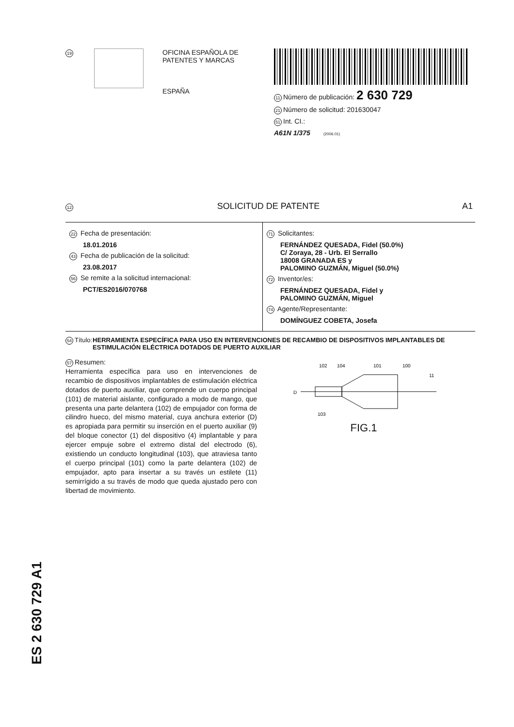19
OFICINA ESPAÑOLA DE
PATENTES Y MARCAS
ESPAÑA
11 Número de publicación: 2 630 729
21 Número de solicitud: 201630047
51 Int. CI.:
A61N 1/375 (2006.01)
12 SOLICITUD DE PATENTE A1
22 Fecha de presentación:
18.01.2016
43 Fecha de publicación de la solicitud:
23.08.2017
56 Se remite a la solicitud internacional:
PCT/ES2016/070768
71 Solicitantes:
FERNÁNDEZ QUESADA, Fidel (50.0%)
C/ Zoraya, 28 - Urb. El Serrallo
18008 GRANADA ES y
PALOMINO GUZMÁN, Miguel (50.0%)
72 Inventor/es:
FERNÁNDEZ QUESADA, Fidel y
PALOMINO GUZMÁN, Miguel
74 Agente/Representante:
DOMÍNGUEZ COBETA, Josefa
54 Título: HERRAMIENTA ESPECÍFICA PARA USO EN INTERVENCIONES DE RECAMBIO DE DISPOSITIVOS IMPLANTABLES DE ESTIMULACIÓN ELÉCTRICA DOTADOS DE PUERTO AUXILIAR
57 Resumen:
Herramienta específica para uso en intervenciones de recambio de dispositivos implantables de estimulación eléctrica dotados de puerto auxiliar, que comprende un cuerpo principal (101) de material aislante, configurado a modo de mango, que presenta una parte delantera (102) de empujador con forma de cilindro hueco, del mismo material, cuya anchura exterior (D) es apropiada para permitir su inserción en el puerto auxiliar (9) del bloque conector (1) del dispositivo (4) implantable y para ejercer empuje sobre el extremo distal del electrodo (6), existiendo un conducto longitudinal (103), que atraviesa tanto el cuerpo principal (101) como la parte delantera (102) de empujador, apto para insertar a su través un estilete (11) semirrígido a su través de modo que queda ajustado pero con libertad de movimiento.
102
104
101
100
11
D
103
FIG.1
ES 2 630 729 A1